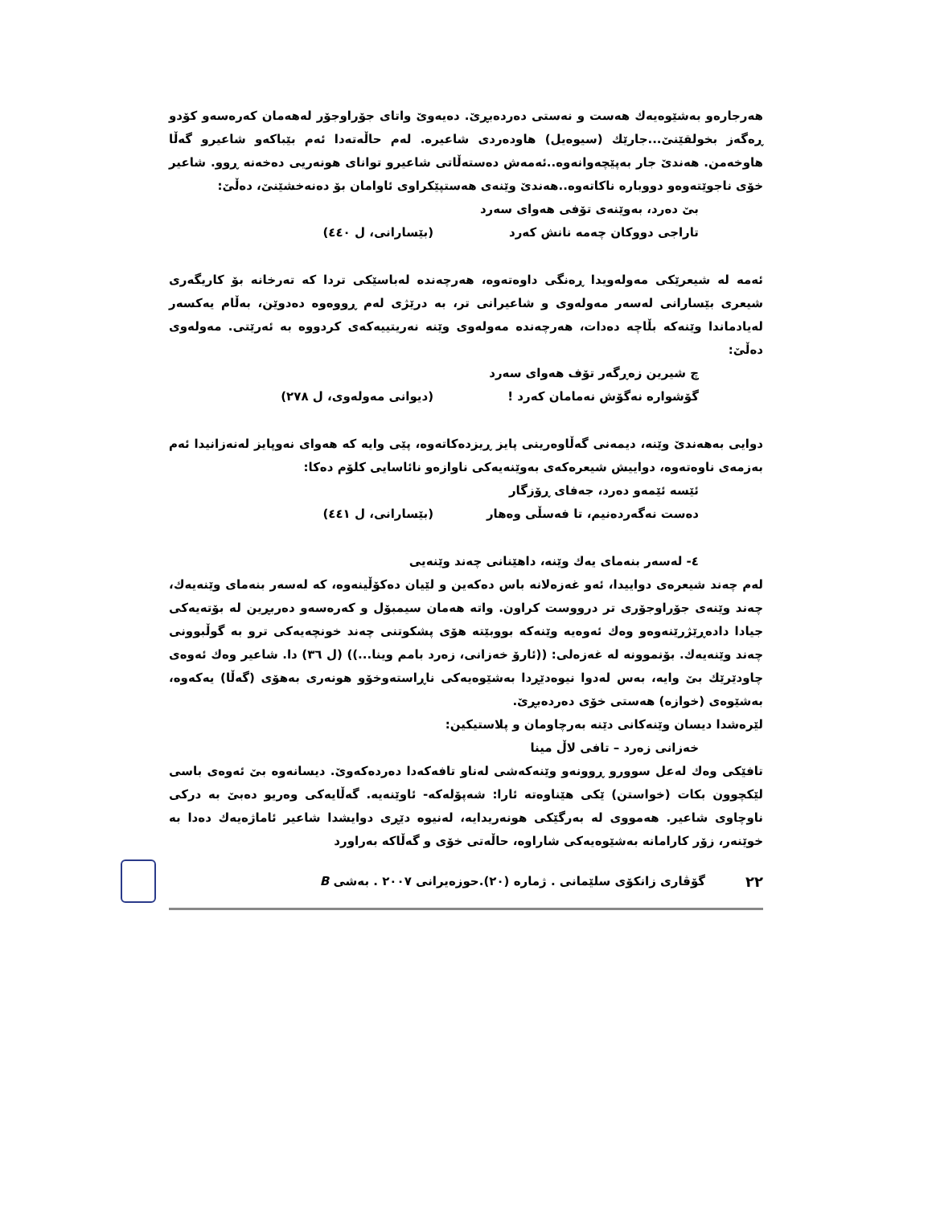هەرجارەو بەشێوەیەك هەست و نەستی دەردەبڕێ. دەیەوێ واتای جۆراوجۆر لەهەمان كەرەسەو كۆدو ڕەگەز بخولقێنێ...جارێك (سیوەیل) هاودەردی شاعیرە. لەم حاڵەتەدا ئەم بێباكەو شاعیرو گەڵا هاوخەمن. هەندێ جار بەپێچەوانەوە..ئەمەش دەستەڵاتی شاعیرو توانای هونەریی دەخەنە ڕوو. شاعیر خۆی ناجوێتەوەو دووبارە ناكاتەوە..هەندێ وێنەی هەستپێكراوی ئاوامان بۆ دەنەخشێنێ، دەڵێ:
بێ دەرد، بەوێنەی تۆفی هەوای سەرد
تاراجی دووكان چەمە نانش كەرد (بێسارانی، ل ٤٤٠)
ئەمە لە شیعرێكی مەولەویدا ڕەنگی داوەتەوە، هەرچەندە لەباسێكی تردا كە تەرخانە بۆ كاریگەری شیعری بێسارانی لەسەر مەولەوی و شاعیرانی تر، بە درێژی لەم ڕووەوە دەدوێن، بەڵام یەكسەر لەیادماندا وێنەكە بڵاچە دەدات، هەرچەندە مەولەوی وێنە نەریتییەكەی كردووە بە ئەرێتی. مەولەوی دەڵێ:
چ شیرین زەڕگەر تۆف هەوای سەرد
گۆشوارە نەگۆش نەمامان كەرد ! (دیوانی مەولەوی، ل ٢٧٨)
دوایی بەهەندێ وێنە، دیمەنی گەڵاوەرینی پایز ڕیزدەكاتەوە، پێی وایە كە هەوای نەوپایز لەنەزانیدا ئەم بەزمەی ناوەتەوە، دواییش شیعرەكەی بەوێنەیەكی ناوازەو نائاسایی كلۆم دەكا:
ئێسە ئێمەو دەرد، جەفای ڕۆزگار
دەست نەگەردەنیم، تا فەسڵی وەهار (بێسارانی، ل ٤٤١)
٤- لەسەر بنەمای یەك وێنە، داهێنانی چەند وێنەیی
لەم چەند شیعرەی دواییدا، ئەو غەزەلانە باس دەكەین و لێیان دەكۆڵینەوە، كە لەسەر بنەمای وێنەیەك، چەند وێنەی جۆراوجۆری تر درووست كراون. واتە هەمان سیمبۆل و كەرەسەو دەربڕین لە بۆتەیەكی جیادا دادەڕێژرێنەوەو وەك ئەوەیە وێنەكە بووبێتە هۆی پشكوتنی چەند خونچەیەكی ترو بە گوڵبوونی چەند وێنەیەك. بۆنموونە لە غەزەلی: ((ئارۆ خەزانی، زەرد بامم وینا...)) (ل ٣٦) دا. شاعیر وەك ئەوەی چاودێرێك بێ وایە، بەس لەدوا نیوەدێڕدا بەشێوەیەكی ناڕاستەوخۆو هونەری بەهۆی (گەڵا) یەكەوە، بەشێوەی (خوازە) هەستی خۆی دەردەبڕێ.
لێرەشدا دیسان وێنەكانی دێنە بەرچاومان و پلاستیكین:
خەزانی زەرد – تافی لاڵ مینا
تافێكی وەك لەعل سوورو ڕوونەو وێنەكەشی لەناو تافەكەدا دەردەكەوێ. دیسانەوە بێ ئەوەی باسی لێكچوون بكات (خواستن) ێكی هێناوەتە ئارا: شەپۆلەكە- ئاوێنەیە. گەڵایەكی وەریو دەبێ بە دركی ناوچاوی شاعیر. هەمووی لە بەرگێكی هونەریدایە، لەنیوە دێڕی دوایشدا شاعیر ئاماژەیەك دەدا بە خوێنەر، زۆر كارامانە بەشێوەیەكی شاراوە، حاڵەتی خۆی و گەڵاكە بەراورد
٢٢ گۆڤاری زانكۆی سلێمانی . ژمارە (٢٠).حوزەیرانی ٢٠٠٧ . بەشی B